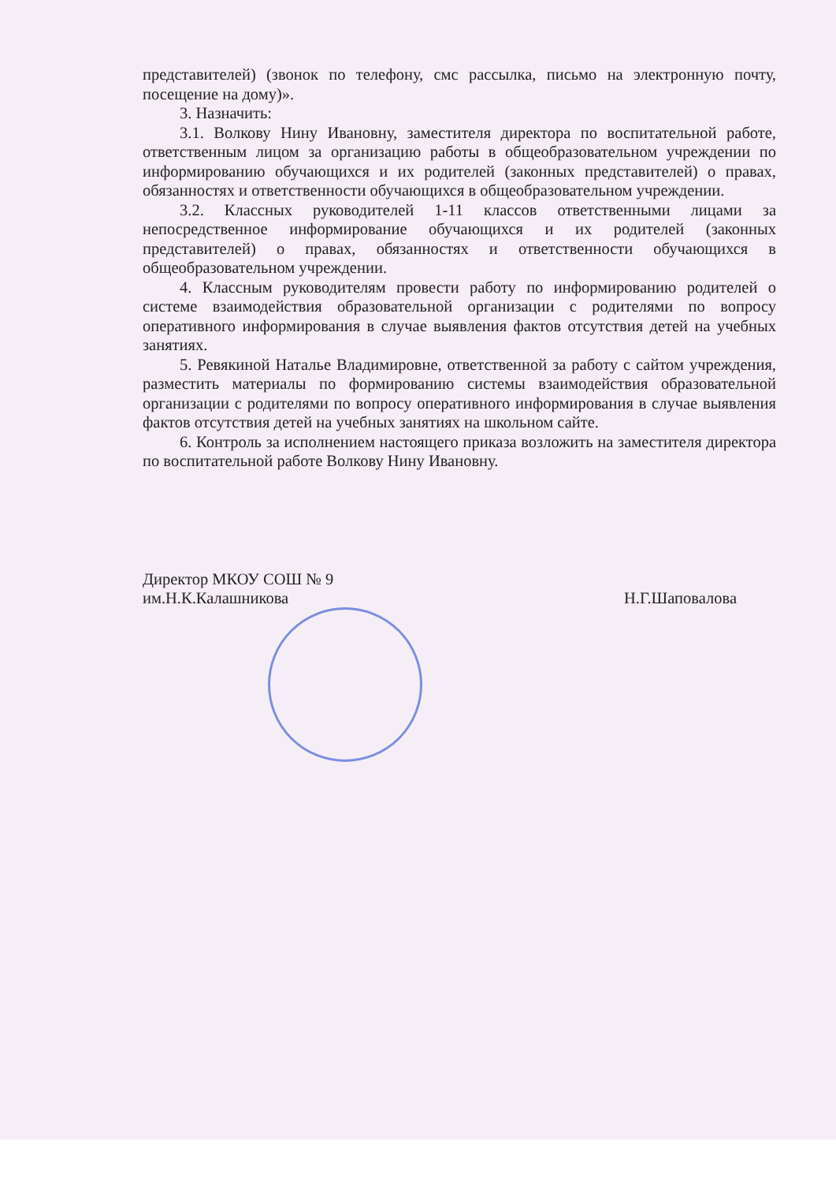представителей) (звонок по телефону, смс рассылка, письмо на электронную почту, посещение на дому)».
3. Назначить:
3.1. Волкову Нину Ивановну, заместителя директора по воспитательной работе, ответственным лицом за организацию работы в общеобразовательном учреждении по информированию обучающихся и их родителей (законных представителей) о правах, обязанностях и ответственности обучающихся в общеобразовательном учреждении.
3.2. Классных руководителей 1-11 классов ответственными лицами за непосредственное информирование обучающихся и их родителей (законных представителей) о правах, обязанностях и ответственности обучающихся в общеобразовательном учреждении.
4. Классным руководителям провести работу по информированию родителей о системе взаимодействия образовательной организации с родителями по вопросу оперативного информирования в случае выявления фактов отсутствия детей на учебных занятиях.
5. Ревякиной Наталье Владимировне, ответственной за работу с сайтом учреждения, разместить материалы по формированию системы взаимодействия образовательной организации с родителями по вопросу оперативного информирования в случае выявления фактов отсутствия детей на учебных занятиях на школьном сайте.
6. Контроль за исполнением настоящего приказа возложить на заместителя директора по воспитательной работе Волкову Нину Ивановну.
Директор МКОУ СОШ № 9
им.Н.К.Калашникова
Н.Г.Шаповалова